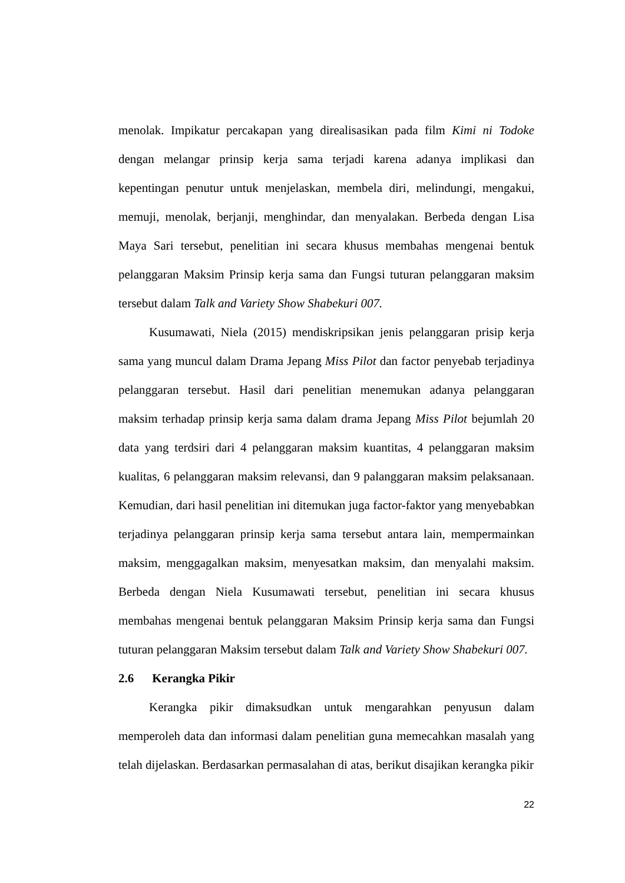menolak. Impikatur percakapan yang direalisasikan pada film Kimi ni Todoke dengan melangar prinsip kerja sama terjadi karena adanya implikasi dan kepentingan penutur untuk menjelaskan, membela diri, melindungi, mengakui, memuji, menolak, berjanji, menghindar, dan menyalakan. Berbeda dengan Lisa Maya Sari tersebut, penelitian ini secara khusus membahas mengenai bentuk pelanggaran Maksim Prinsip kerja sama dan Fungsi tuturan pelanggaran maksim tersebut dalam Talk and Variety Show Shabekuri 007.
Kusumawati, Niela (2015) mendiskripsikan jenis pelanggaran prisip kerja sama yang muncul dalam Drama Jepang Miss Pilot dan factor penyebab terjadinya pelanggaran tersebut. Hasil dari penelitian menemukan adanya pelanggaran maksim terhadap prinsip kerja sama dalam drama Jepang Miss Pilot bejumlah 20 data yang terdsiri dari 4 pelanggaran maksim kuantitas, 4 pelanggaran maksim kualitas, 6 pelanggaran maksim relevansi, dan 9 palanggaran maksim pelaksanaan. Kemudian, dari hasil penelitian ini ditemukan juga factor-faktor yang menyebabkan terjadinya pelanggaran prinsip kerja sama tersebut antara lain, mempermainkan maksim, menggagalkan maksim, menyesatkan maksim, dan menyalahi maksim. Berbeda dengan Niela Kusumawati tersebut, penelitian ini secara khusus membahas mengenai bentuk pelanggaran Maksim Prinsip kerja sama dan Fungsi tuturan pelanggaran Maksim tersebut dalam Talk and Variety Show Shabekuri 007.
2.6 Kerangka Pikir
Kerangka pikir dimaksudkan untuk mengarahkan penyusun dalam memperoleh data dan informasi dalam penelitian guna memecahkan masalah yang telah dijelaskan. Berdasarkan permasalahan di atas, berikut disajikan kerangka pikir
22